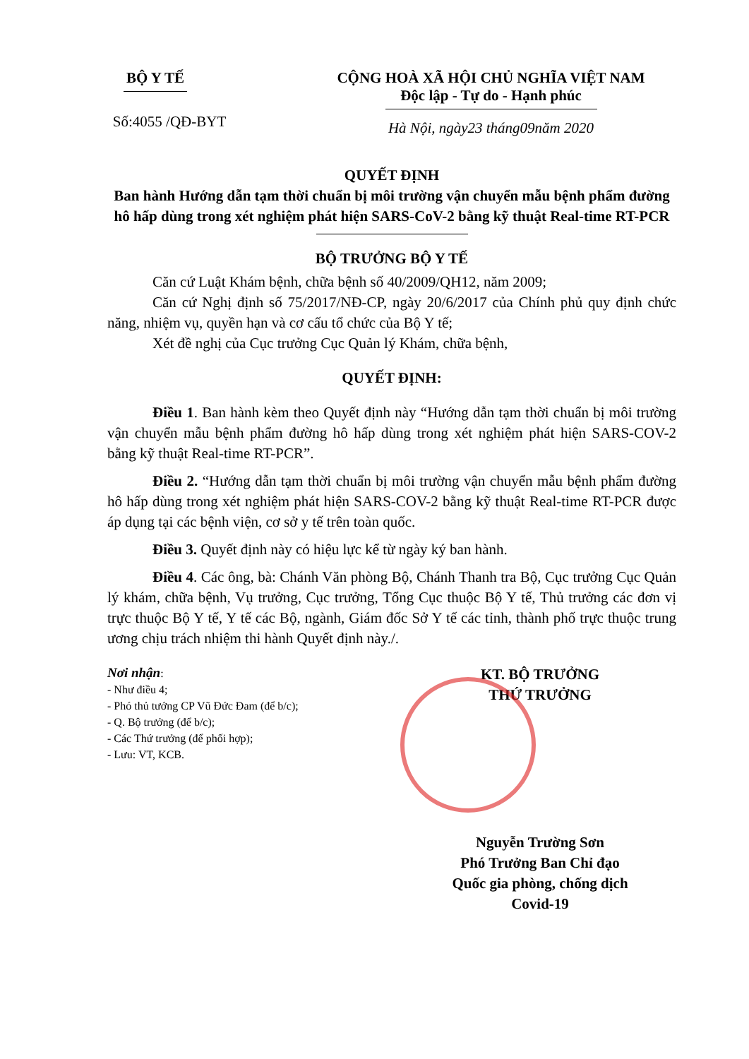BỘ Y TẾ
Số:4055 /QĐ-BYT
CỘNG HOÀ XÃ HỘI CHỦ NGHĨA VIỆT NAM
Độc lập - Tự do - Hạnh phúc
Hà Nội, ngày23 tháng09năm 2020
QUYẾT ĐỊNH
Ban hành Hướng dẫn tạm thời chuẩn bị môi trường vận chuyển mẫu bệnh phẩm đường hô hấp dùng trong xét nghiệm phát hiện SARS-CoV-2 bằng kỹ thuật Real-time RT-PCR
BỘ TRƯỞNG BỘ Y TẾ
Căn cứ Luật Khám bệnh, chữa bệnh số 40/2009/QH12, năm 2009;
Căn cứ Nghị định số 75/2017/NĐ-CP, ngày 20/6/2017 của Chính phủ quy định chức năng, nhiệm vụ, quyền hạn và cơ cấu tổ chức của Bộ Y tế;
Xét đề nghị của Cục trưởng Cục Quản lý Khám, chữa bệnh,
QUYẾT ĐỊNH:
Điều 1. Ban hành kèm theo Quyết định này “Hướng dẫn tạm thời chuẩn bị môi trường vận chuyển mẫu bệnh phẩm đường hô hấp dùng trong xét nghiệm phát hiện SARS-COV-2 bằng kỹ thuật Real-time RT-PCR”.
Điều 2. “Hướng dẫn tạm thời chuẩn bị môi trường vận chuyển mẫu bệnh phẩm đường hô hấp dùng trong xét nghiệm phát hiện SARS-COV-2 bằng kỹ thuật Real-time RT-PCR được áp dụng tại các bệnh viện, cơ sở y tế trên toàn quốc.
Điều 3. Quyết định này có hiệu lực kể từ ngày ký ban hành.
Điều 4. Các ông, bà: Chánh Văn phòng Bộ, Chánh Thanh tra Bộ, Cục trưởng Cục Quản lý khám, chữa bệnh, Vụ trưởng, Cục trưởng, Tổng Cục thuộc Bộ Y tế, Thủ trưởng các đơn vị trực thuộc Bộ Y tế, Y tế các Bộ, ngành, Giám đốc Sở Y tế các tỉnh, thành phố trực thuộc trung ương chịu trách nhiệm thi hành Quyết định này./.
Nơi nhận:
- Như điều 4;
- Phó thủ tướng CP Vũ Đức Đam (để b/c);
- Q. Bộ trưởng (để b/c);
- Các Thứ trưởng (để phối hợp);
- Lưu: VT, KCB.
KT. BỘ TRƯỞNG
THỨ TRƯỞNG
Nguyễn Trường Sơn
Phó Trưởng Ban Chỉ đạo
Quốc gia phòng, chống dịch
Covid-19